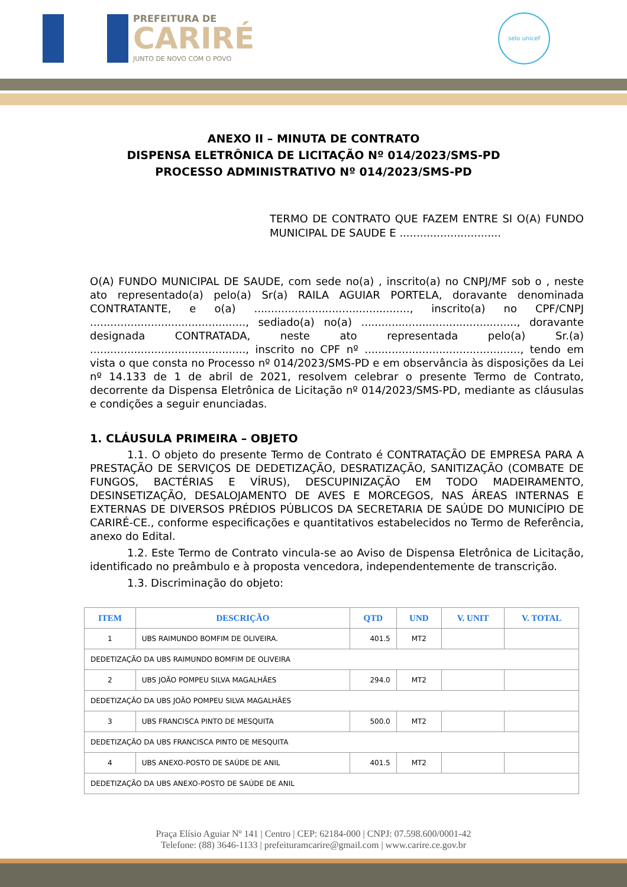PREFEITURA DE
CARIRÉ
JUNTO DE NOVO COM O POVO
selo unicef
ANEXO II – MINUTA DE CONTRATO
DISPENSA ELETRÔNICA DE LICITAÇÃO Nº 014/2023/SMS-PD
PROCESSO ADMINISTRATIVO Nº 014/2023/SMS-PD
TERMO DE CONTRATO QUE FAZEM ENTRE SI O(A) FUNDO MUNICIPAL DE SAUDE E ..............................
O(A) FUNDO MUNICIPAL DE SAUDE, com sede no(a) , inscrito(a) no CNPJ/MF sob o , neste ato representado(a) pelo(a) Sr(a) RAILA AGUIAR PORTELA, doravante denominada CONTRATANTE, e o(a) .............................................., inscrito(a) no CPF/CNPJ .............................................., sediado(a) no(a) .............................................., doravante designada CONTRATADA, neste ato representada pelo(a) Sr.(a) .............................................., inscrito no CPF nº .............................................., tendo em vista o que consta no Processo nº 014/2023/SMS-PD e em observância às disposições da Lei nº 14.133 de 1 de abril de 2021, resolvem celebrar o presente Termo de Contrato, decorrente da Dispensa Eletrônica de Licitação nº 014/2023/SMS-PD, mediante as cláusulas e condições a seguir enunciadas.
1. CLÁUSULA PRIMEIRA – OBJETO
1.1. O objeto do presente Termo de Contrato é CONTRATAÇÃO DE EMPRESA PARA A PRESTAÇÃO DE SERVIÇOS DE DEDETIZAÇÃO, DESRATIZAÇÃO, SANITIZAÇÃO (COMBATE DE FUNGOS, BACTÉRIAS E VÍRUS), DESCUPINIZAÇÃO EM TODO MADEIRAMENTO, DESINSETIZAÇÃO, DESALOJAMENTO DE AVES E MORCEGOS, NAS ÁREAS INTERNAS E EXTERNAS DE DIVERSOS PRÉDIOS PÚBLICOS DA SECRETARIA DE SAÚDE DO MUNICÍPIO DE CARIRÉ-CE., conforme especificações e quantitativos estabelecidos no Termo de Referência, anexo do Edital.
1.2. Este Termo de Contrato vincula-se ao Aviso de Dispensa Eletrônica de Licitação, identificado no preâmbulo e à proposta vencedora, independentemente de transcrição.
1.3. Discriminação do objeto:
| ITEM | DESCRIÇÃO | QTD | UND | V. UNIT | V. TOTAL |
| --- | --- | --- | --- | --- | --- |
| 1 | UBS RAIMUNDO BOMFIM DE OLIVEIRA. | 401.5 | MT2 | | |
| DEDETIZAÇÃO DA UBS RAIMUNDO BOMFIM DE OLIVEIRA | | | | | |
| 2 | UBS JOÃO POMPEU SILVA MAGALHÃES | 294.0 | MT2 | | |
| DEDETIZAÇÃO DA UBS JOÃO POMPEU SILVA MAGALHÃES | | | | | |
| 3 | UBS FRANCISCA PINTO DE MESQUITA | 500.0 | MT2 | | |
| DEDETIZAÇÃO DA UBS FRANCISCA PINTO DE MESQUITA | | | | | |
| 4 | UBS ANEXO-POSTO DE SAÚDE DE ANIL | 401.5 | MT2 | | |
| DEDETIZAÇÃO DA UBS ANEXO-POSTO DE SAÚDE DE ANIL | | | | | |
Praça Elísio Aguiar Nº 141 | Centro | CEP: 62184-000 | CNPJ: 07.598.600/0001-42
Telefone: (88) 3646-1133 | prefeituramcarire@gmail.com | www.carire.ce.gov.br